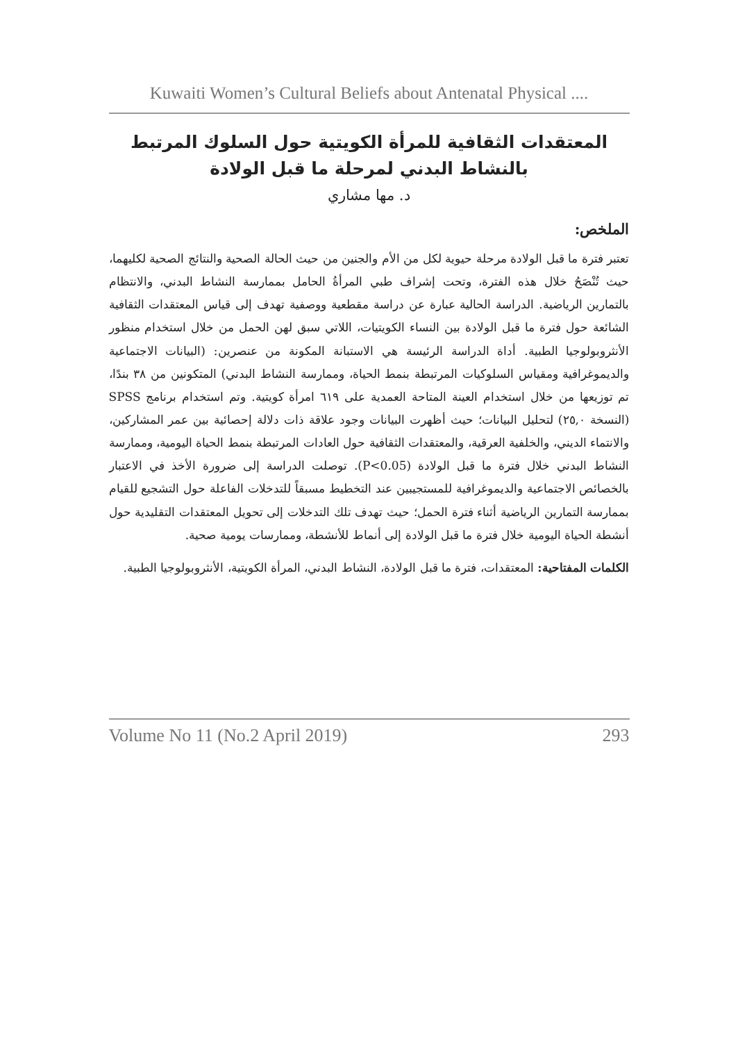Kuwaiti Women’s Cultural Beliefs about Antenatal Physical ....
المعتقدات الثقافية للمرأة الكويتية حول السلوك المرتبط بالنشاط البدني لمرحلة ما قبل الولادة
د. مها مشاري
الملخص:
تعتبر فترة ما قبل الولادة مرحلة حيوية لكل من الأم والجنين من حيث الحالة الصحية والنتائج الصحية لكليهما، حيث تُنْصَحُ خلال هذه الفترة، وتحت إشراف طبي المرأةُ الحامل بممارسة النشاط البدني، والانتظام بالتمارين الرياضية. الدراسة الحالية عبارة عن دراسة مقطعية ووصفية تهدف إلى قياس المعتقدات الثقافية الشائعة حول فترة ما قبل الولادة بين النساء الكويتيات، اللاتي سبق لهن الحمل من خلال استخدام منظور الأنثروبولوجيا الطبية. أداة الدراسة الرئيسة هي الاستبانة المكونة من عنصرين: (البيانات الاجتماعية والديموغرافية ومقياس السلوكيات المرتبطة بنمط الحياة، وممارسة النشاط البدني) المتكونين من ٣٨ بندًا، تم توزيعها من خلال استخدام العينة المتاحة العمدية على ٦١٩ امرأة كويتية. وتم استخدام برنامج SPSS (النسخة ٢٥,٠) لتحليل البيانات؛ حيث أظهرت البيانات وجود علاقة ذات دلالة إحصائية بين عمر المشاركين، والانتماء الديني، والخلفية العرقية، والمعتقدات الثقافية حول العادات المرتبطة بنمط الحياة اليومية، وممارسة النشاط البدني خلال فترة ما قبل الولادة (P<0.05). توصلت الدراسة إلى ضرورة الأخذ في الاعتبار بالخصائص الاجتماعية والديموغرافية للمستجيبين عند التخطيط مسبقاً للتدخلات الفاعلة حول التشجيع للقيام بممارسة التمارين الرياضية أثناء فترة الحمل؛ حيث تهدف تلك التدخلات إلى تحويل المعتقدات التقليدية حول أنشطة الحياة اليومية خلال فترة ما قبل الولادة إلى أنماط للأنشطة، وممارسات يومية صحية.
الكلمات المفتاحية: المعتقدات، فترة ما قبل الولادة، النشاط البدني، المرأة الكويتية، الأنثروبولوجيا الطبية.
Volume No 11 (No.2 April 2019) 293